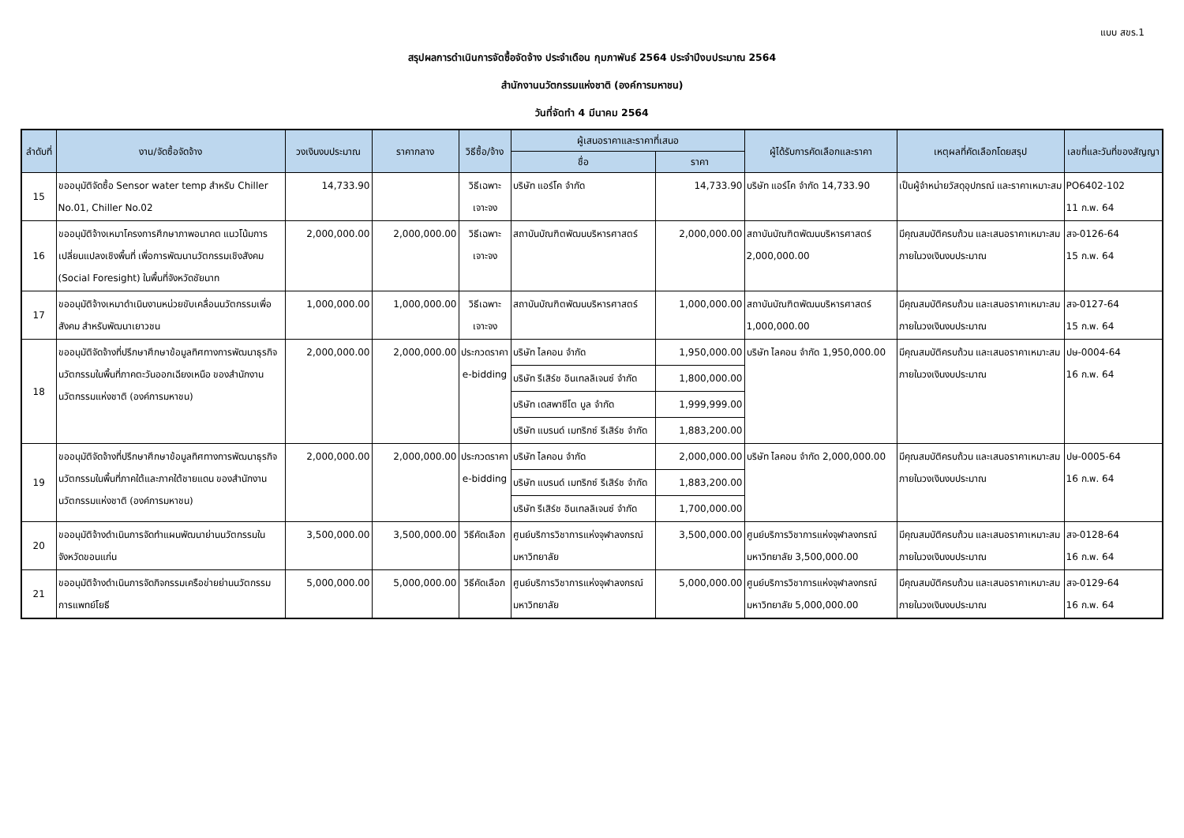แบบ สขร.1
สรุปผลการดำเนินการจัดซื้อจัดจ้าง ประจำเดือน กุมภาพันธ์ 2564 ประจำปีงบประมาณ 2564
สำนักงานนวัตกรรมแห่งชาติ (องค์การมหาชน)
วันที่จัดทำ 4 มีนาคม 2564
| ลำดับที่ | งาน/จัดซื้อจัดจ้าง | วงเงินงบประมาณ | ราคากลาง | วิธีซื้อ/จ้าง | ผู้เสนอราคาและราคาที่เสนอ | | ผู้ได้รับการคัดเลือกและราคา | เหตุผลที่คัดเลือกโดยสรุป | เลขที่และวันที่ของสัญญา |
| --- | --- | --- | --- | --- | --- | --- | --- | --- | --- |
| | | | | | ชื่อ | ราคา | | | |
| 15 | ขออนุมัติจัดซื้อ Sensor water temp สำหรับ Chiller No.01, Chiller No.02 | 14,733.90 | | วิธีเฉพาะเจาะจง | บริษัท แอร์โค จำกัด | 14,733.90 | บริษัท แอร์โค จำกัด 14,733.90 | เป็นผู้จำหน่ายวัสดุอุปกรณ์ และราคาเหมาะสม | PO6402-102 11 ก.พ. 64 |
| 16 | ขออนุมัติจ้างเหมาโครงการศึกษาภาพอนาคต แนวโน้มการเปลี่ยนแปลงเชิงพื้นที่ เพื่อการพัฒนานวัตกรรมเชิงสังคม (Social Foresight) ในพื้นที่จังหวัดชัยนาท | 2,000,000.00 | 2,000,000.00 | วิธีเฉพาะเจาะจง | สถาบันบัณฑิตพัฒนบริหารศาสตร์ | 2,000,000.00 | สถาบันบัณฑิตพัฒนบริหารศาสตร์ 2,000,000.00 | มีคุณสมบัติครบถ้วน และเสนอราคาเหมาะสม ภายในวงเงินงบประมาณ | สจ-0126-64 15 ก.พ. 64 |
| 17 | ขออนุมัติจ้างเหมาดำเนินงานหน่วยขับเคลื่อนนวัตกรรมเพื่อสังคม สำหรับพัฒนาเยาวชน | 1,000,000.00 | 1,000,000.00 | วิธีเฉพาะเจาะจง | สถาบันบัณฑิตพัฒนบริหารศาสตร์ | 1,000,000.00 | สถาบันบัณฑิตพัฒนบริหารศาสตร์ 1,000,000.00 | มีคุณสมบัติครบถ้วน และเสนอราคาเหมาะสม ภายในวงเงินงบประมาณ | สจ-0127-64 15 ก.พ. 64 |
| 18 | ขออนุมัติจัดจ้างที่ปรึกษาศึกษาข้อมูลทิศทางการพัฒนาธุรกิจนวัตกรรมในพื้นที่ภาคตะวันออกเฉียงเหนือ ของสำนักงานนวัตกรรมแห่งชาติ (องค์การมหาชน) | 2,000,000.00 | 2,000,000.00 | ประกวดราคา e-bidding | บริษัท ไลคอน จำกัด | 1,950,000.00 | บริษัท ไลคอน จำกัด 1,950,000.00 | มีคุณสมบัติครบถ้วน และเสนอราคาเหมาะสม ภายในวงเงินงบประมาณ | ปษ-0004-64 16 ก.พ. 64 |
| | | | | | บริษัท รีเสิร์ช อินเทลลิเจนซ์ จำกัด | 1,800,000.00 | | | |
| | | | | | บริษัท เดสพาซีโต บูล จำกัด | 1,999,999.00 | | | |
| | | | | | บริษัท แบรนด์ เมทริกซ์ รีเสิร์ช จำกัด | 1,883,200.00 | | | |
| 19 | ขออนุมัติจัดจ้างที่ปรึกษาศึกษาข้อมูลทิศทางการพัฒนาธุรกิจนวัตกรรมในพื้นที่ภาคใต้และภาคใต้ชายแดน ของสำนักงานนวัตกรรมแห่งชาติ (องค์การมหาชน) | 2,000,000.00 | 2,000,000.00 | ประกวดราคา e-bidding | บริษัท ไลคอน จำกัด | 2,000,000.00 | บริษัท ไลคอน จำกัด 2,000,000.00 | มีคุณสมบัติครบถ้วน และเสนอราคาเหมาะสม ภายในวงเงินงบประมาณ | ปษ-0005-64 16 ก.พ. 64 |
| | | | | | บริษัท แบรนด์ เมทริกซ์ รีเสิร์ช จำกัด | 1,883,200.00 | | | |
| | | | | | บริษัท รีเสิร์ช อินเทลลิเจนซ์ จำกัด | 1,700,000.00 | | | |
| 20 | ขออนุมัติจ้างดำเนินการจัดทำแผนพัฒนาย่านนวัตกรรมในจังหวัดขอนแก่น | 3,500,000.00 | 3,500,000.00 | วิธีคัดเลือก | ศูนย์บริการวิชาการแห่งจุฬาลงกรณ์มหาวิทยาลัย | 3,500,000.00 | ศูนย์บริการวิชาการแห่งจุฬาลงกรณ์มหาวิทยาลัย 3,500,000.00 | มีคุณสมบัติครบถ้วน และเสนอราคาเหมาะสม ภายในวงเงินงบประมาณ | สจ-0128-64 16 ก.พ. 64 |
| 21 | ขออนุมัติจ้างดำเนินการจัดกิจกรรมเครือข่ายย่านนวัตกรรมการแพทย์โยธี | 5,000,000.00 | 5,000,000.00 | วิธีคัดเลือก | ศูนย์บริการวิชาการแห่งจุฬาลงกรณ์มหาวิทยาลัย | 5,000,000.00 | ศูนย์บริการวิชาการแห่งจุฬาลงกรณ์มหาวิทยาลัย 5,000,000.00 | มีคุณสมบัติครบถ้วน และเสนอราคาเหมาะสม ภายในวงเงินงบประมาณ | สจ-0129-64 16 ก.พ. 64 |